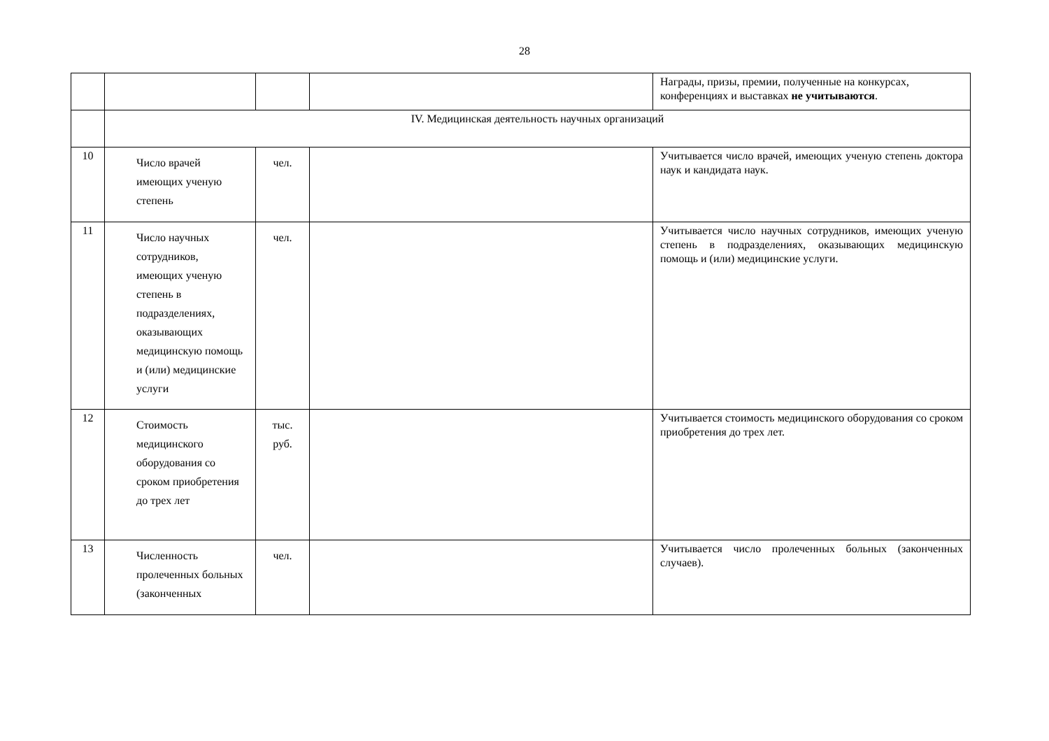28
| | | | | Награды, призы, премии, полученные на конкурсах, конференциях и выставках не учитываются . |
| | IV. Медицинская деятельность научных организаций | | | |
| 10 | Число врачей имеющих ученую степень | чел. | | Учитывается число врачей, имеющих ученую степень доктора наук и кандидата наук. |
| 11 | Число научных сотрудников, имеющих ученую степень в подразделениях, оказывающих медицинскую помощь и (или) медицинские услуги | чел. | | Учитывается число научных сотрудников, имеющих ученую степень в подразделениях, оказывающих медицинскую помощь и (или) медицинские услуги. |
| 12 | Стоимость медицинского оборудования со сроком приобретения до трех лет | тыс. руб. | | Учитывается стоимость медицинского оборудования со сроком приобретения до трех лет. |
| 13 | Численность пролеченных больных (законченных | чел. | | Учитывается число пролеченных больных (законченных случаев). |